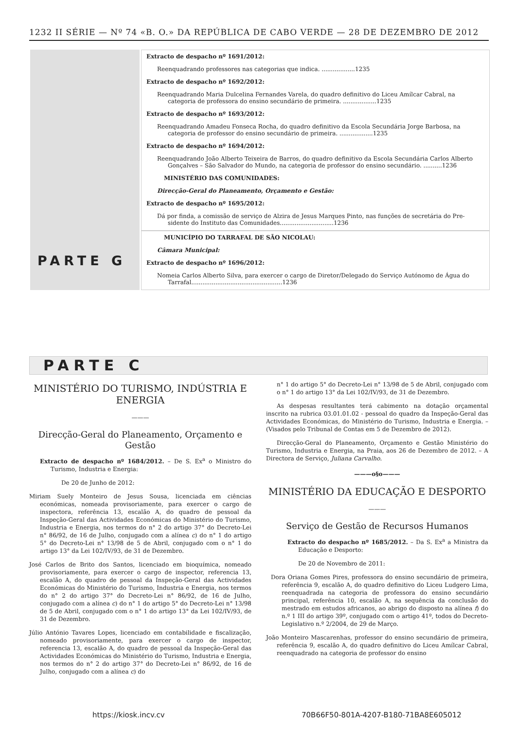1232 II SÉRIE — Nº 74 «B. O.» DA REPÚBLICA DE CABO VERDE — 28 DE DEZEMBRO DE 2012
Extracto de despacho nº 1691/2012:
Reenquadrando professores nas categorias que indica. ..................1235
Extracto de despacho nº 1692/2012:
Reenquadrando Maria Dulcelina Fernandes Varela, do quadro definitivo do Liceu Amílcar Cabral, na
categoria de professora do ensino secundário de primeira. ..................1235
Extracto de despacho nº 1693/2012:
Reenquadrando Amadeu Fonseca Rocha, do quadro definitivo da Escola Secundária Jorge Barbosa, na
categoria de professor do ensino secundário de primeira. ..................1235
Extracto de despacho nº 1694/2012:
Reenquadrando João Alberto Teixeira de Barros, do quadro definitivo da Escola Secundária Carlos Alberto
Gonçalves – São Salvador do Mundo, na categoria de professor do ensino secundário. ..........1236
MINISTÉRIO DAS COMUNIDADES:
Direcção-Geral do Planeamento, Orçamento e Gestão:
Extracto de despacho nº 1695/2012:
Dá por finda, a comissão de serviço de Alzira de Jesus Marques Pinto, nas funções de secretária do Pre-
sidente do Instituto das Comunidades.............................1236
PARTE G
MUNICÍPIO DO TARRAFAL DE SÃO NICOLAU:
Câmara Municipal:
Extracto de despacho nº 1696/2012:
Nomeia Carlos Alberto Silva, para exercer o cargo de Diretor/Delegado do Serviço Autónomo de Água do
Tarrafal.................................................1236
PARTE C
MINISTÉRIO DO TURISMO, INDÚSTRIA E ENERGIA
———
Direcção-Geral do Planeamento, Orçamento e Gestão
Extracto de despacho nº 1684/2012. – De S. Ex<sup>a</sup> o Ministro do Turismo, Industria e Energia:
De 20 de Junho de 2012:
Miriam Suely Monteiro de Jesus Sousa, licenciada em ciências económicas, nomeada provisoriamente, para exercer o cargo de inspectora, referência 13, escalão A, do quadro de pessoal da Inspeção-Geral das Actividades Económicas do Ministério do Turismo, Industria e Energia, nos termos do n° 2 do artigo 37° do Decreto-Lei n° 86/92, de 16 de Julho, conjugado com a alínea c) do n° 1 do artigo 5° do Decreto-Lei n° 13/98 de 5 de Abril, conjugado com o n° 1 do artigo 13° da Lei 102/IV/93, de 31 de Dezembro.
José Carlos de Brito dos Santos, licenciado em bioquímica, nomeado provisoriamente, para exercer o cargo de inspector, referencia 13, escalão A, do quadro de pessoal da Inspeção-Geral das Actividades Económicas do Ministério do Turismo, Industria e Energia, nos termos do n° 2 do artigo 37° do Decreto-Lei n° 86/92, de 16 de Julho, conjugado com a alínea c) do n° 1 do artigo 5° do Decreto-Lei n° 13/98 de 5 de Abril, conjugado com o n° 1 do artigo 13° da Lei 102/IV/93, de 31 de Dezembro.
Júlio António Tavares Lopes, licenciado em contabilidade e fiscalização, nomeado provisoriamente, para exercer o cargo de inspector, referencia 13, escalão A, do quadro de pessoal da Inspeção-Geral das Actividades Económicas do Ministério do Turismo, Industria e Energia, nos termos do n° 2 do artigo 37° do Decreto-Lei n° 86/92, de 16 de Julho, conjugado com a alínea c) do
n° 1 do artigo 5° do Decreto-Lei n° 13/98 de 5 de Abril, conjugado com o n° 1 do artigo 13° da Lei 102/IV/93, de 31 de Dezembro.
As despesas resultantes terá cabimento na dotação orçamental inscrito na rubrica 03.01.01.02 - pessoal do quadro da Inspeção-Geral das Actividades Económicas, do Ministério do Turismo, Industria e Energia. – (Visados pelo Tribunal de Contas em 5 de Dezembro de 2012).
Direcção-Geral do Planeamento, Orçamento e Gestão Ministério do Turismo, Industria e Energia, na Praia, aos 26 de Dezembro de 2012. – A Directora de Serviço, Juliana Carvalho.
———o§o———
MINISTÉRIO DA EDUCAÇÃO E DESPORTO
———
Serviço de Gestão de Recursos Humanos
Extracto do despacho nº 1685/2012. – Da S. Ex<sup>a</sup> a Ministra da Educação e Desporto:
De 20 de Novembro de 2011:
Dora Oriana Gomes Pires, professora do ensino secundário de primeira, referência 9, escalão A, do quadro definitivo do Liceu Ludgero Lima, reenquadrada na categoria de professora do ensino secundário principal, referência 10, escalão A, na sequência da conclusão do mestrado em estudos africanos, ao abrigo do disposto na alínea f) do n.º 1 III do artigo 39º, conjugado com o artigo 41º, todos do Decreto-Legislativo n.º 2/2004, de 29 de Março.
João Monteiro Mascarenhas, professor do ensino secundário de primeira, referência 9, escalão A, do quadro definitivo do Liceu Amílcar Cabral, reenquadrado na categoria de professor do ensino
https://kiosk.incv.cv
70B66F50-801A-4207-B180-71BA8E605012